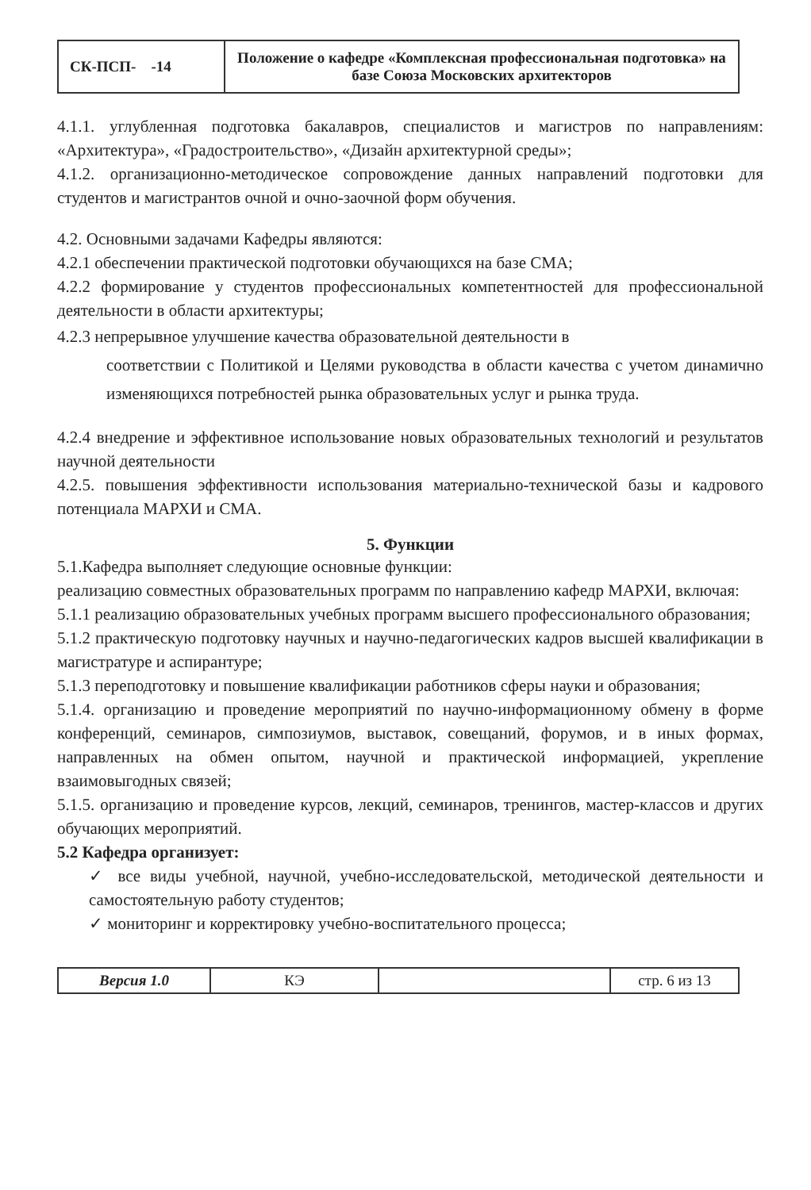| СК-ПСП- -14 | Положение о кафедре «Комплексная профессиональная подготовка» на базе Союза Московских архитекторов |
4.1.1. углубленная подготовка бакалавров, специалистов и магистров по направлениям: «Архитектура», «Градостроительство», «Дизайн архитектурной среды»;
4.1.2. организационно-методическое сопровождение данных направлений подготовки для студентов и магистрантов очной и очно-заочной форм обучения.
4.2. Основными задачами Кафедры являются:
4.2.1 обеспечении практической подготовки обучающихся на базе СМА;
4.2.2 формирование у студентов профессиональных компетентностей для профессиональной деятельности в области архитектуры;
4.2.3 непрерывное улучшение качества образовательной деятельности в
соответствии с Политикой и Целями руководства в области качества с учетом динамично изменяющихся потребностей рынка образовательных услуг и рынка труда.
4.2.4 внедрение и эффективное использование новых образовательных технологий и результатов научной деятельности
4.2.5. повышения эффективности использования материально-технической базы и кадрового потенциала МАРХИ и СМА.
5. Функции
5.1.Кафедра выполняет следующие основные функции:
реализацию совместных образовательных программ по направлению кафедр МАРХИ, включая:
5.1.1 реализацию образовательных учебных программ высшего профессионального образования;
5.1.2 практическую подготовку научных и научно-педагогических кадров высшей квалификации в магистратуре и аспирантуре;
5.1.3 переподготовку и повышение квалификации работников сферы науки и образования;
5.1.4. организацию и проведение мероприятий по научно-информационному обмену в форме конференций, семинаров, симпозиумов, выставок, совещаний, форумов, и в иных формах, направленных на обмен опытом, научной и практической информацией, укрепление взаимовыгодных связей;
5.1.5. организацию и проведение курсов, лекций, семинаров, тренингов, мастер-классов и других обучающих мероприятий.
5.2 Кафедра организует:
✓ все виды учебной, научной, учебно-исследовательской, методической деятельности и самостоятельную работу студентов;
✓ мониторинг и корректировку учебно-воспитательного процесса;
| Версия 1.0 | КЭ | | стр. 6 из 13 |